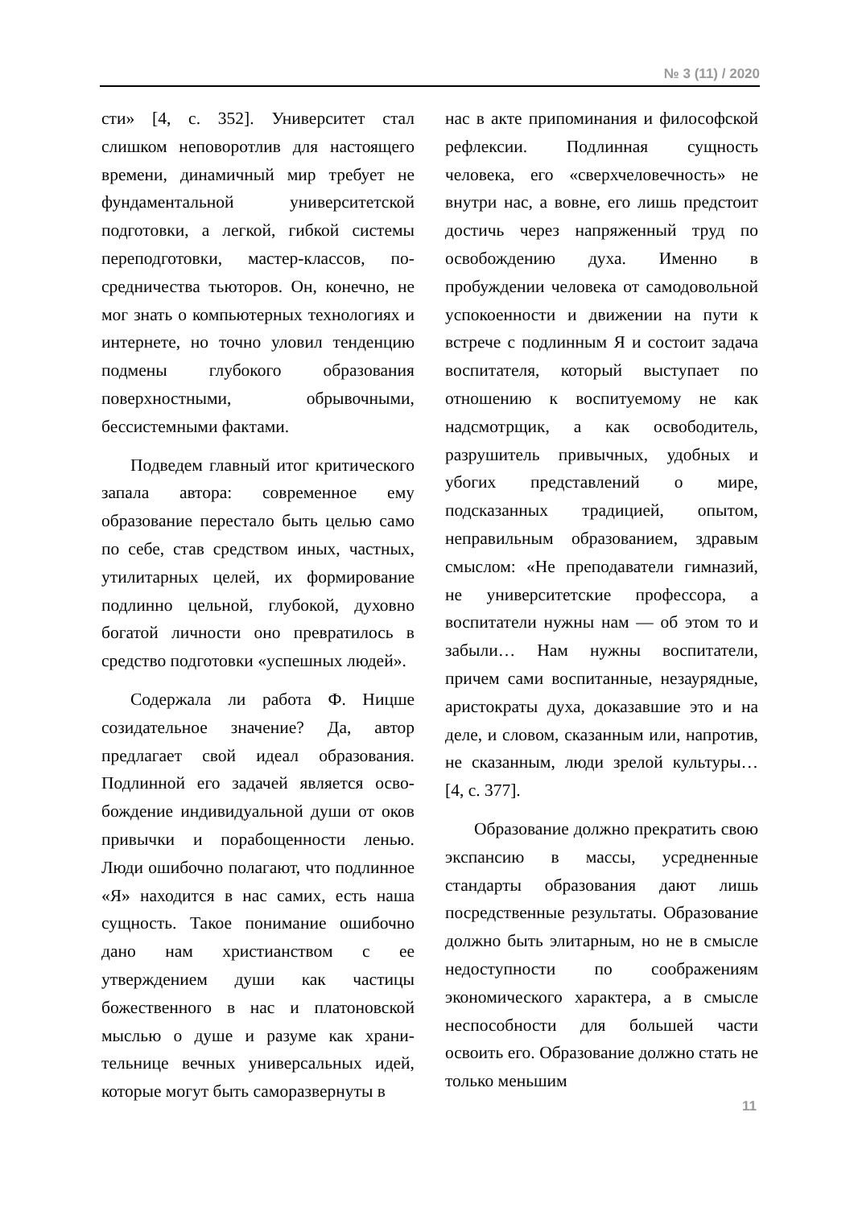№ 3 (11) / 2020
сти» [4, с. 352]. Университет стал слишком неповоротлив для настояще­го времени, динамичный мир требует не фундаментальной университетской подготовки, а легкой, гибкой системы переподготовки, мастер-классов, по­средничества тьюторов. Он, конечно, не мог знать о компьютерных техно­логиях и интернете, но точно уловил тенденцию подмены глубокого обра­зования поверхностными, обрывоч­ными, бессистемными фактами.
Подведем главный итог критиче­ского запала автора: современное ему образование перестало быть целью само по себе, став средством иных, частных, утилитарных целей, их фор­мирование подлинно цельной, глубо­кой, духовно богатой личности оно превратилось в средство подготовки «успешных людей».
Содержала ли работа Ф. Ницше созидательное значение? Да, автор предлагает свой идеал образования. Подлинной его задачей является осво­бождение индивидуальной души от оков привычки и порабощенности ле­нью. Люди ошибочно полагают, что подлинное «Я» находится в нас самих, есть наша сущность. Такое понимание ошибочно дано нам христианством с ее утверждением души как частицы божественного в нас и платоновской мыслью о душе и разуме как храни­тельнице вечных универсальных идей, которые могут быть саморазвернуты в
нас в акте припоминания и философ­ской рефлексии. Подлинная сущность человека, его «сверхчеловечность» не внутри нас, а вовне, его лишь пред­стоит достичь через напряженный труд по освобождению духа. Именно в пробуждении человека от самодо­вольной успокоенности и движении на пути к встрече с подлинным Я и состоит задача воспитателя, который выступает по отношению к воспитуе­мому не как надсмотрщик, а как осво­бодитель, разрушитель привычных, удобных и убогих представлений о мире, подсказанных традицией, опы­том, неправильным образованием, здравым смыслом: «Не преподаватели гимназий, не университетские про­фессора, а воспитатели нужны нам — об этом то и забыли… Нам нужны воспитатели, причем сами воспитан­ные, незаурядные, аристократы духа, доказавшие это и на деле, и словом, сказанным или, напротив, не сказан­ным, люди зрелой культуры… [4, с. 377].
Образование должно прекратить свою экспансию в массы, усреднен­ные стандарты образования дают лишь посредственные результаты. Образование должно быть элитарным, но не в смысле недоступности по со­ображениям экономического характе­ра, а в смысле неспособности для большей части освоить его. Образова­ние должно стать не только меньшим
11